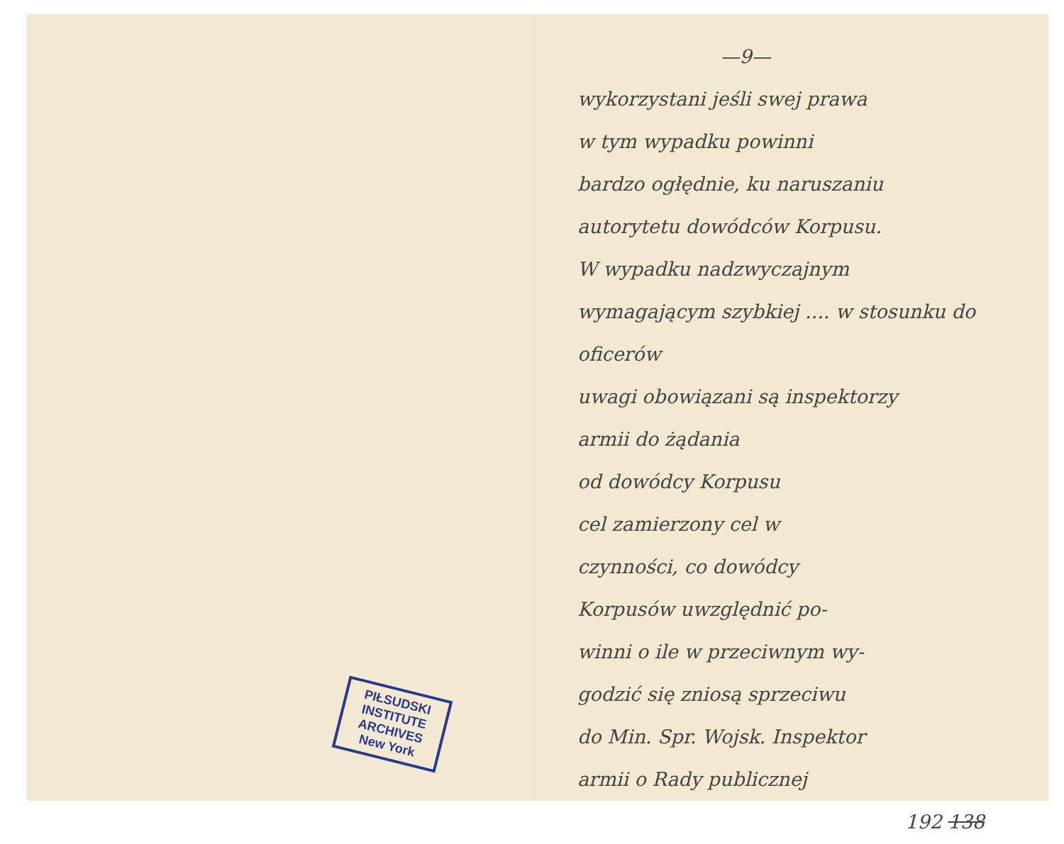PIŁSUDSKI
INSTITUTE
ARCHIVES
New York
—9—
wykorzystani jeśli swej prawa
w tym wypadku powinni
bardzo ogłędnie, ku naruszaniu
autorytetu dowódców Korpusu.
W wypadku nadzwyczajnym
wymagającym szybkiej .... w stosunku do oficerów
uwagi obowiązani są inspektorzy
armii do żądania
od dowódcy Korpusu
cel zamierzony cel w
czynności, co dowódcy
Korpusów uwzględnić po-
winni o ile w przeciwnym wy-
godzić się zniosą sprzeciwu
do Min. Spr. Wojsk. Inspektor
armii o Rady publicznej
192 138